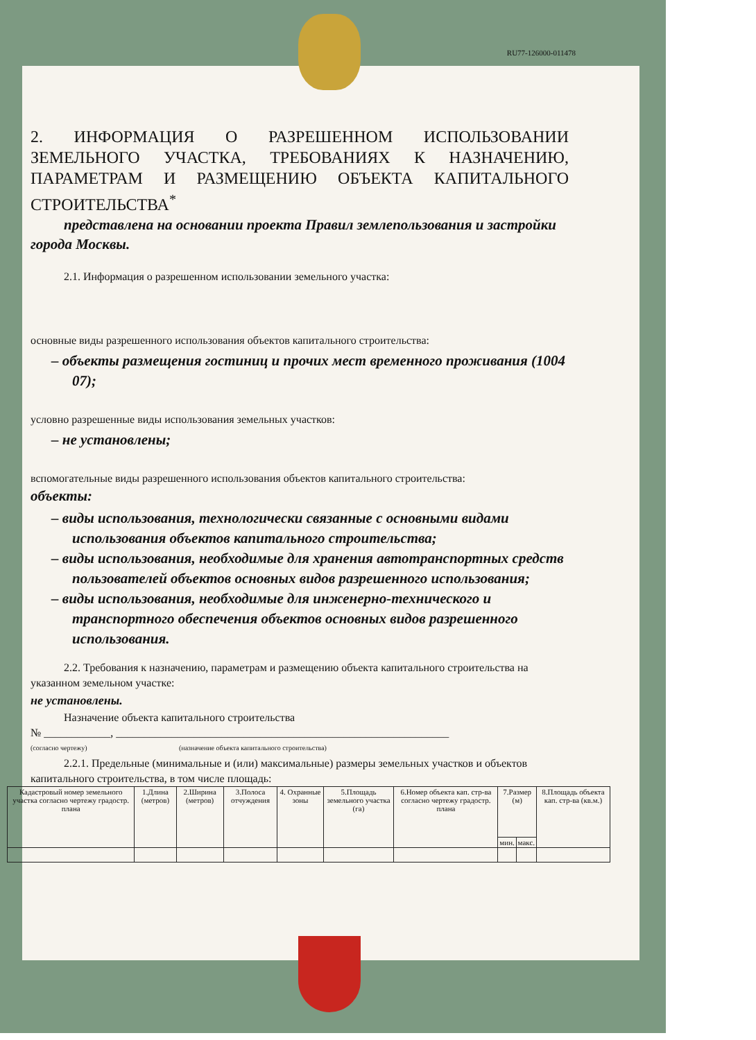RU77-126000-011478
2. ИНФОРМАЦИЯ О РАЗРЕШЕННОМ ИСПОЛЬЗОВАНИИ ЗЕМЕЛЬНОГО УЧАСТКА, ТРЕБОВАНИЯХ К НАЗНАЧЕНИЮ, ПАРАМЕТРАМ И РАЗМЕЩЕНИЮ ОБЪЕКТА КАПИТАЛЬНОГО СТРОИТЕЛЬСТВА<sup>*</sup>
представлена на основании проекта Правил землепользования и застройки города Москвы.
2.1. Информация о разрешенном использовании земельного участка:
основные виды разрешенного использования объектов капитального строительства:
– объекты размещения гостиниц и прочих мест временного проживания (1004 07);
условно разрешенные виды использования земельных участков:
– не установлены;
вспомогательные виды разрешенного использования объектов капитального строительства:
объекты:
– виды использования, технологически связанные с основными видами использования объектов капитального строительства;
– виды использования, необходимые для хранения автотранспортных средств пользователей объектов основных видов разрешенного использования;
– виды использования, необходимые для инженерно-технического и транспортного обеспечения объектов основных видов разрешенного использования.
2.2. Требования к назначению, параметрам и размещению объекта капитального строительства на указанном земельном участке:
не установлены.
Назначение объекта капитального строительства
№ ____________, ____________________________________________________________
(согласно чертежу) (назначение объекта капитального строительства)
2.2.1. Предельные (минимальные и (или) максимальные) размеры земельных участков и объектов капитального строительства, в том числе площадь:
| Кадастровый номер земельного участка согласно чертежу градостр. плана | 1.Длина (метров) | 2.Ширина (метров) | 3.Полоса отчуждения | 4. Охранные зоны | 5.Площадь земельного участка (га) | 6.Номер объекта кап. стр-ва согласно чертежу градостр. плана | 7.Размер (м) | | 8.Площадь объекта кап. стр-ва (кв.м.) |
| --- | --- | --- | --- | --- | --- | --- | --- | --- | --- |
| | | | | | | | мин. | макс. | |